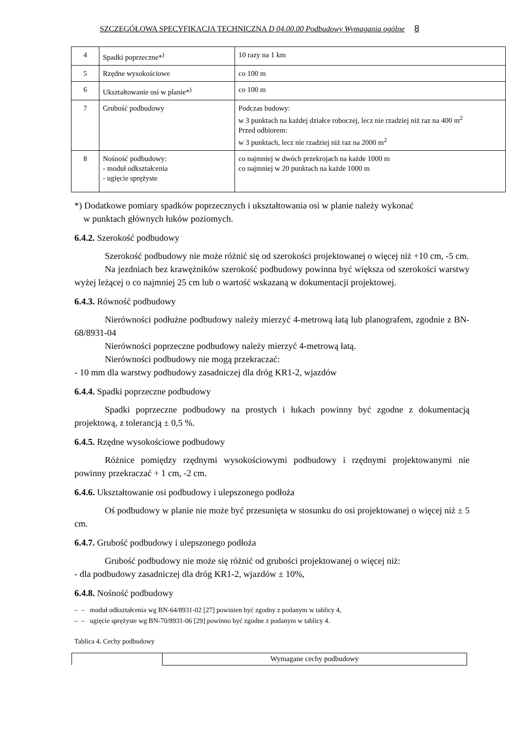SZCZEGÓŁOWA SPECYFIKACJA TECHNICZNA D 04.00.00 Podbudowy Wymagania ogólne 8
| 4 | Spadki poprzeczne*<sup>)</sup> | 10 razy na 1 km |
| 5 | Rzędne wysokościowe | co 100 m |
| 6 | Ukształtowanie osi w planie*<sup>)</sup> | co 100 m |
| 7 | Grubość podbudowy | Podczas budowy: w 3 punktach na każdej działce roboczej, lecz nie rzadziej niż raz na 400 m<sup>2</sup> Przed odbiorem: w 3 punktach, lecz nie rzadziej niż raz na 2000 m<sup>2</sup> |
| 8 | Nośność podbudowy: - moduł odkształcenia - ugięcie sprężyste | co najmniej w dwóch przekrojach na każde 1000 m co najmniej w 20 punktach na każde 1000 m |
*) Dodatkowe pomiary spadków poprzecznych i ukształtowania osi w planie należy wykonać
w punktach głównych łuków poziomych.
6.4.2. Szerokość podbudowy
Szerokość podbudowy nie może różnić się od szerokości projektowanej o więcej niż +10 cm, -5 cm.
Na jezdniach bez krawężników szerokość podbudowy powinna być większa od szerokości warstwy wyżej leżącej o co najmniej 25 cm lub o wartość wskazaną w dokumentacji projektowej.
6.4.3. Równość podbudowy
Nierówności podłużne podbudowy należy mierzyć 4-metrową łatą lub planografem, zgodnie z BN-68/8931-04
Nierówności poprzeczne podbudowy należy mierzyć 4-metrową łatą.
Nierówności podbudowy nie mogą przekraczać:
- 10 mm dla warstwy podbudowy zasadniczej dla dróg KR1-2, wjazdów
6.4.4. Spadki poprzeczne podbudowy
Spadki poprzeczne podbudowy na prostych i łukach powinny być zgodne z dokumentacją projektową, z tolerancją ± 0,5 %.
6.4.5. Rzędne wysokościowe podbudowy
Różnice pomiędzy rzędnymi wysokościowymi podbudowy i rzędnymi projektowanymi nie powinny przekraczać + 1 cm, -2 cm.
6.4.6. Ukształtowanie osi podbudowy i ulepszonego podłoża
Oś podbudowy w planie nie może być przesunięta w stosunku do osi projektowanej o więcej niż ± 5 cm.
6.4.7. Grubość podbudowy i ulepszonego podłoża
Grubość podbudowy nie może się różnić od grubości projektowanej o więcej niż:
- dla podbudowy zasadniczej dla dróg KR1-2, wjazdów ± 10%,
6.4.8. Nośność podbudowy
– – moduł odkształcenia wg BN-64/8931-02 [27] powinien być zgodny z podanym w tablicy 4,
– – ugięcie sprężyste wg BN-70/8931-06 [29] powinno być zgodne z podanym w tablicy 4.
Tablica 4. Cechy podbudowy
| | Wymagane cechy podbudowy |